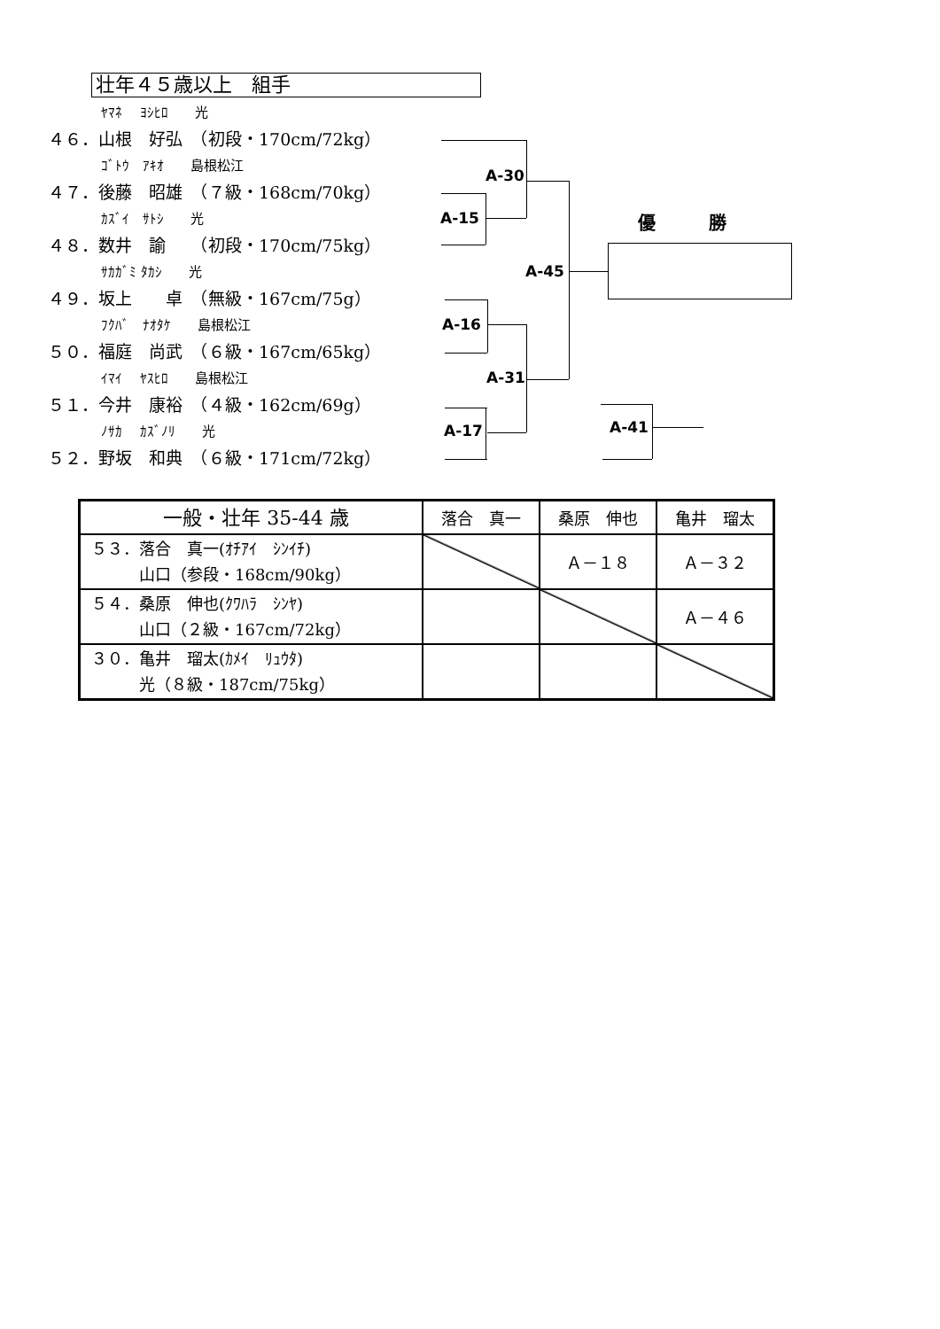壮年４５歳以上　組手
ﾔﾏﾈ　 ﾖｼﾋﾛ　　光
４６．山根　好弘　（初段・170cm/72kg）
ｺﾞﾄｳ　ｱｷｵ　　島根松江
４７．後藤　昭雄　（７級・168cm/70kg）
ｶｽﾞｲ　ｻﾄｼ　　光
４８．数井　諭　　（初段・170cm/75kg）
ｻｶｶﾞﾐ ﾀｶｼ　　光
４９．坂上　　卓　（無級・167cm/75g）
ﾌｸﾊﾞ　ﾅｵﾀｹ　　島根松江
５０．福庭　尚武　（６級・167cm/65kg）
ｲﾏｲ　 ﾔｽﾋﾛ　　島根松江
５１．今井　康裕　（４級・162cm/69g）
ﾉｻｶ　 ｶｽﾞﾉﾘ　　光
５２．野坂　和典　（６級・171cm/72kg）
A-30
A-15 優　　　勝
A-45
A-16
A-31
A-41
A-17
| 一般・壮年 35-44 歳 | 落合 真一 | 桑原 伸也 | 亀井 瑠太 |
| --- | --- | --- | --- |
| ５３．落合 真一(ｵﾁｱｲ ｼﾝｲﾁ) 山口（参段・168cm/90kg） | | Ａ－１８ | Ａ－３２ |
| ５４．桑原 伸也(ｸﾜﾊﾗ ｼﾝﾔ) 山口（２級・167cm/72kg） | | | Ａ－４６ |
| ３０．亀井 瑠太(ｶﾒｲ ﾘｭｳﾀ) 光（８級・187cm/75kg） | | | |